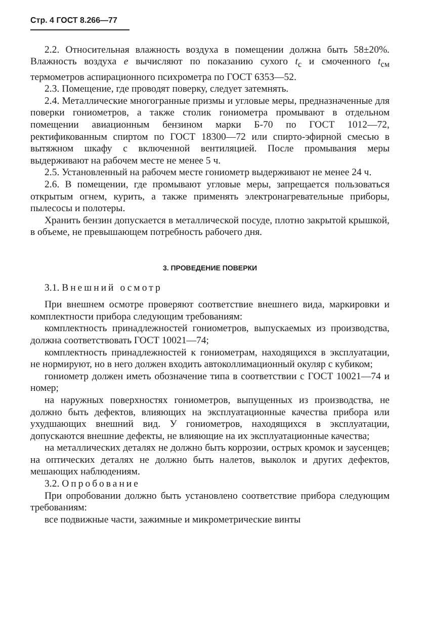Стр. 4 ГОСТ 8.266—77
2.2. Относительная влажность воздуха в помещении должна быть 58±20%. Влажность воздуха e вычисляют по показанию сухого t<sub>c</sub> и смоченного t<sub>cм</sub> термометров аспирационного психрометра по ГОСТ 6353—52.
2.3. Помещение, где проводят поверку, следует затемнять.
2.4. Металлические многогранные призмы и угловые меры, предназначенные для поверки гониометров, а также столик гониометра промывают в отдельном помещении авиационным бензином марки Б-70 по ГОСТ 1012—72, ректификованным спиртом по ГОСТ 18300—72 или спирто-эфирной смесью в вытяжном шкафу с включенной вентиляцией. После промывания меры выдерживают на рабочем месте не менее 5 ч.
2.5. Установленный на рабочем месте гониометр выдерживают не менее 24 ч.
2.6. В помещении, где промывают угловые меры, запрещается пользоваться открытым огнем, курить, а также применять электронагревательные приборы, пылесосы и полотеры.
Хранить бензин допускается в металлической посуде, плотно закрытой крышкой, в объеме, не превышающем потребность рабочего дня.
3. ПРОВЕДЕНИЕ ПОВЕРКИ
3.1. Внешний осмотр
При внешнем осмотре проверяют соответствие внешнего вида, маркировки и комплектности прибора следующим требованиям:
комплектность принадлежностей гониометров, выпускаемых из производства, должна соответствовать ГОСТ 10021—74;
комплектность принадлежностей к гониометрам, находящихся в эксплуатации, не нормируют, но в него должен входить автоколлимационный окуляр с кубиком;
гониометр должен иметь обозначение типа в соответствии с ГОСТ 10021—74 и номер;
на наружных поверхностях гониометров, выпущенных из производства, не должно быть дефектов, влияющих на эксплуатационные качества прибора или ухудшающих внешний вид. У гониометров, находящихся в эксплуатации, допускаются внешние дефекты, не влияющие на их эксплуатационные качества;
на металлических деталях не должно быть коррозии, острых кромок и заусенцев; на оптических деталях не должно быть налетов, выколок и других дефектов, мешающих наблюдениям.
3.2. Опробование
При опробовании должно быть установлено соответствие прибора следующим требованиям:
все подвижные части, зажимные и микрометрические винты